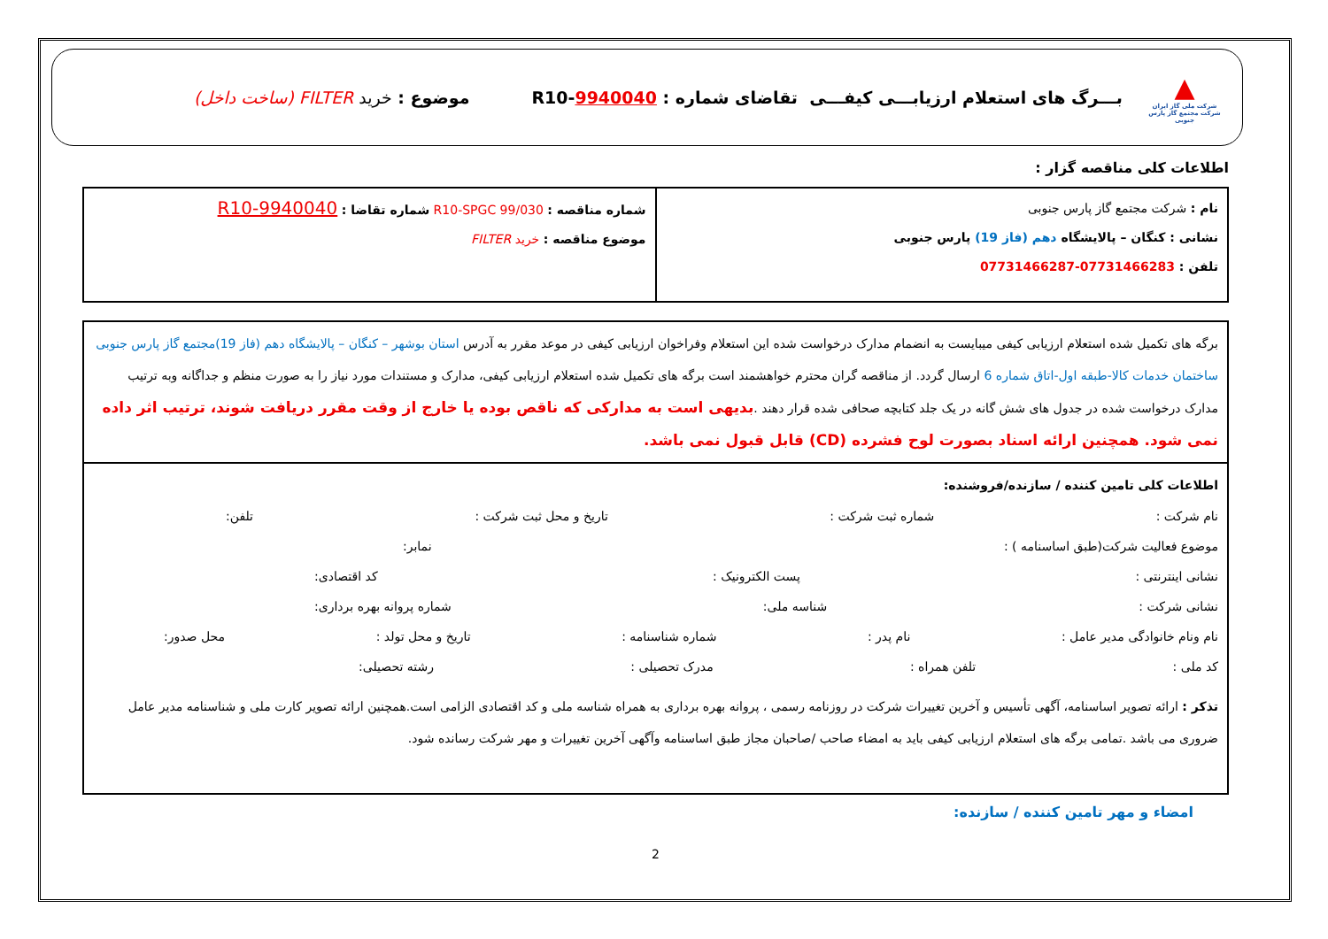▲
شرکت ملی گاز ایران
شرکت مجتمع گاز پارس جنوبی
بـــرگ های استعلام ارزیابـــی کیفـــی تقاضای شماره : R10-9940040
موضوع : خرید FILTER (ساخت داخل)
اطلاعات کلی مناقصه گزار :
| نام : شرکت مجتمع گاز پارس جنوبی نشانی : کنگان – پالایشگاه دهم (فاز 19) پارس جنوبی تلفن : 07731466283-07731466287 | شماره مناقصه : R10-SPGC 99/030 شماره تقاضا : R10-9940040 موضوع مناقصه : خرید FILTER |
برگه های تکمیل شده استعلام ارزیابی کیفی میبایست به انضمام مدارک درخواست شده این استعلام وفراخوان ارزیابی کیفی در موعد مقرر به آدرس استان بوشهر – کنگان – پالایشگاه دهم (فاز 19)مجتمع گاز پارس جنوبی ساختمان خدمات کالا-طبقه اول-اتاق شماره 6 ارسال گردد. از مناقصه گران محترم خواهشمند است برگه های تکمیل شده استعلام ارزیابی کیفی، مدارک و مستندات مورد نیاز را به صورت منظم و جداگانه وبه ترتیب مدارک درخواست شده در جدول های شش گانه در یک جلد کتابچه صحافی شده قرار دهند .بدیهی است به مدارکی که ناقص بوده یا خارج از وقت مقرر دریافت شوند، ترتیب اثر داده نمی شود. همچنین ارائه اسناد بصورت لوح فشرده (CD) قابل قبول نمی باشد.
اطلاعات کلی تامین کننده / سازنده/فروشنده:
نام شرکت : شماره ثبت شرکت : تاریخ و محل ثبت شرکت : تلفن:
موضوع فعالیت شرکت(طبق اساسنامه ) : نمابر:
نشانی اینترنتی : پست الکترونیک : کد اقتصادی:
نشانی شرکت : شناسه ملی: شماره پروانه بهره برداری:
نام ونام خانوادگی مدیر عامل : نام پدر : شماره شناسنامه : تاریخ و محل تولد : محل صدور:
کد ملی : تلفن همراه : مدرک تحصیلی : رشته تحصیلی:
تذکر : ارائه تصویر اساسنامه، آگهی تأسیس و آخرین تغییرات شرکت در روزنامه رسمی ، پروانه بهره برداری به همراه شناسه ملی و کد اقتصادی الزامی است.همچنین ارائه تصویر کارت ملی و شناسنامه مدیر عامل ضروری می باشد .تمامی برگه های استعلام ارزیابی کیفی باید به امضاء صاحب /صاحبان مجاز طبق اساسنامه وآگهی آخرین تغییرات و مهر شرکت رسانده شود.
امضاء و مهر تامین کننده / سازنده:
2